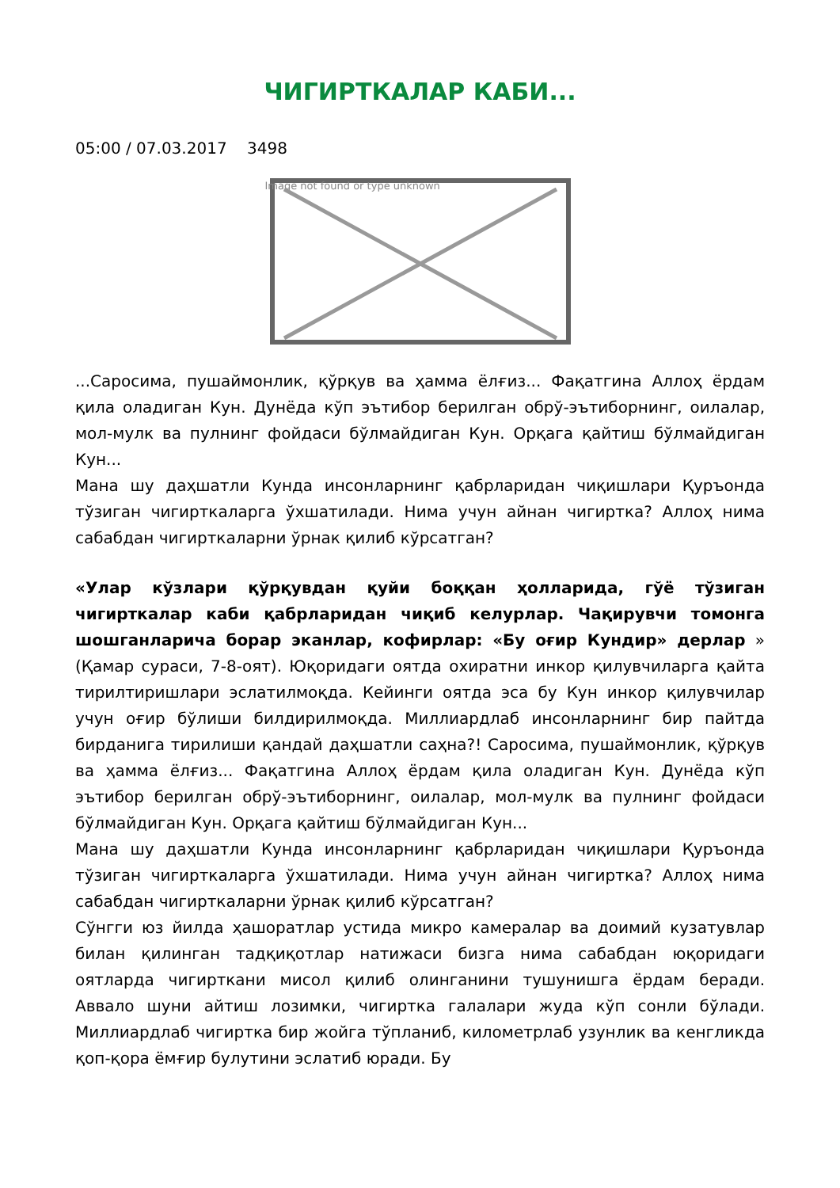ЧИГИРТКАЛАР КАБИ...
05:00 / 07.03.2017 3498
Image not found or type unknown
...Саросима, пушаймонлик, қўрқув ва ҳамма ёлғиз... Фақатгина Аллоҳ ёрдам қила оладиган Кун. Дунёда кўп эътибор берилган обрў-эътиборнинг, оилалар, мол-мулк ва пулнинг фойдаси бўлмайдиган Кун. Орқага қайтиш бўлмайдиган Кун...
Мана шу даҳшатли Кунда инсонларнинг қабрларидан чиқишлари Қуръонда тўзиган чигирткаларга ўхшатилади. Нима учун айнан чигиртка? Аллоҳ нима сабабдан чигирткаларни ўрнак қилиб кўрсатган?
«Улар кўзлари қўрқувдан қуйи боққан ҳолларида, гўё тўзиган чигирткалар каби қабрларидан чиқиб келурлар. Чақирувчи томонга шошганларича борар эканлар, кофирлар: «Бу оғир Кундир» дерлар » (Қамар сураси, 7-8-оят). Юқоридаги оятда охиратни инкор қилувчиларга қайта тирилтиришлари эслатилмоқда. Кейинги оятда эса бу Кун инкор қилувчилар учун оғир бўлиши билдирилмоқда. Миллиардлаб инсонларнинг бир пайтда бирданига тирилиши қандай даҳшатли саҳна?! Саросима, пушаймонлик, қўрқув ва ҳамма ёлғиз... Фақатгина Аллоҳ ёрдам қила оладиган Кун. Дунёда кўп эътибор берилган обрў-эътиборнинг, оилалар, мол-мулк ва пулнинг фойдаси бўлмайдиган Кун. Орқага қайтиш бўлмайдиган Кун...
Мана шу даҳшатли Кунда инсонларнинг қабрларидан чиқишлари Қуръонда тўзиган чигирткаларга ўхшатилади. Нима учун айнан чигиртка? Аллоҳ нима сабабдан чигирткаларни ўрнак қилиб кўрсатган?
Сўнгги юз йилда ҳашоратлар устида микро камералар ва доимий кузатувлар билан қилинган тадқиқотлар натижаси бизга нима сабабдан юқоридаги оятларда чигирткани мисол қилиб олинганини тушунишга ёрдам беради. Аввало шуни айтиш лозимки, чигиртка галалари жуда кўп сонли бўлади. Миллиардлаб чигиртка бир жойга тўпланиб, километрлаб узунлик ва кенгликда қоп-қора ёмғир булутини эслатиб юради. Бу